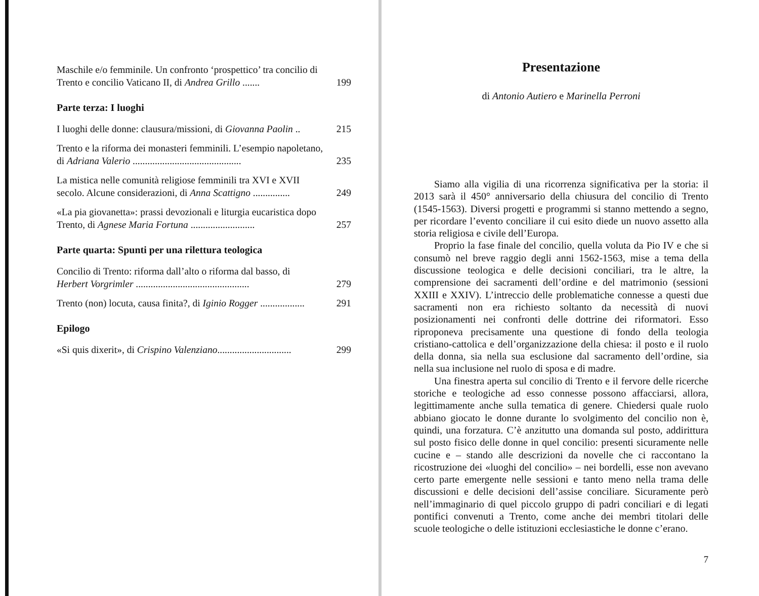Maschile e/o femminile. Un confronto ‘prospettico’ tra concilio di Trento e concilio Vaticano II, di Andrea Grillo .......
199
Parte terza: I luoghi
I luoghi delle donne: clausura/missioni, di Giovanna Paolin ..
215
Trento e la riforma dei monasteri femminili. L’esempio napoletano, di Adriana Valerio ............................................
235
La mistica nelle comunità religiose femminili tra XVI e XVII secolo. Alcune considerazioni, di Anna Scattigno ...............
249
«La pia giovanetta»: prassi devozionali e liturgia eucaristica dopo Trento, di Agnese Maria Fortuna ..........................
257
Parte quarta: Spunti per una rilettura teologica
Concilio di Trento: riforma dall’alto o riforma dal basso, di Herbert Vorgrimler ..............................................
279
Trento (non) locuta, causa finita?, di Iginio Rogger ..................
291
Epilogo
«Si quis dixerit», di Crispino Valenziano..............................
299
Presentazione
di Antonio Autiero e Marinella Perroni
Siamo alla vigilia di una ricorrenza significativa per la storia: il 2013 sarà il 450° anniversario della chiusura del concilio di Trento (1545-1563). Diversi progetti e programmi si stanno mettendo a segno, per ricordare l’evento conciliare il cui esito diede un nuovo assetto alla storia religiosa e civile dell’Europa.
Proprio la fase finale del concilio, quella voluta da Pio IV e che si consumò nel breve raggio degli anni 1562-1563, mise a tema della discussione teologica e delle decisioni conciliari, tra le altre, la comprensione dei sacramenti dell’ordine e del matrimonio (sessioni XXIII e XXIV). L’intreccio delle problematiche connesse a questi due sacramenti non era richiesto soltanto da necessità di nuovi posizionamenti nei confronti delle dottrine dei riformatori. Esso riproponeva precisamente una questione di fondo della teologia cristiano-cattolica e dell’organizzazione della chiesa: il posto e il ruolo della donna, sia nella sua esclusione dal sacramento dell’ordine, sia nella sua inclusione nel ruolo di sposa e di madre.
Una finestra aperta sul concilio di Trento e il fervore delle ricerche storiche e teologiche ad esso connesse possono affacciarsi, allora, legittimamente anche sulla tematica di genere. Chiedersi quale ruolo abbiano giocato le donne durante lo svolgimento del concilio non è, quindi, una forzatura. C’è anzitutto una domanda sul posto, addirittura sul posto fisico delle donne in quel concilio: presenti sicuramente nelle cucine e – stando alle descrizioni da novelle che ci raccontano la ricostruzione dei «luoghi del concilio» – nei bordelli, esse non avevano certo parte emergente nelle sessioni e tanto meno nella trama delle discussioni e delle decisioni dell’assise conciliare. Sicuramente però nell’immaginario di quel piccolo gruppo di padri conciliari e di legati pontifici convenuti a Trento, come anche dei membri titolari delle scuole teologiche o delle istituzioni ecclesiastiche le donne c’erano.
7